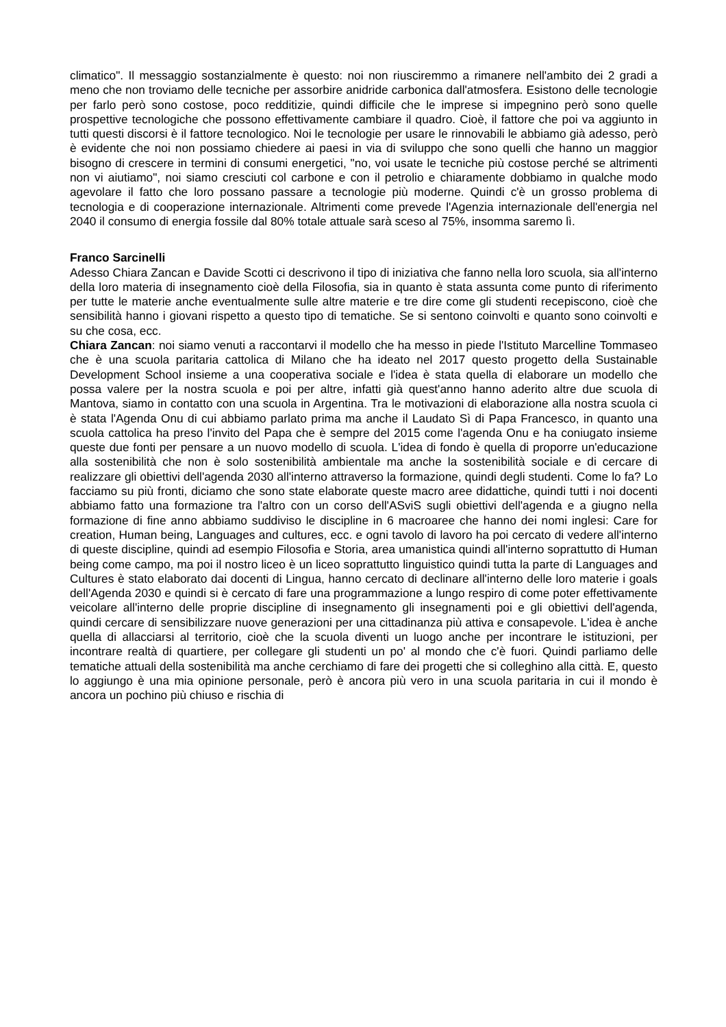climatico". Il messaggio sostanzialmente è questo: noi non riusciremmo a rimanere nell'ambito dei 2 gradi a meno che non troviamo delle tecniche per assorbire anidride carbonica dall'atmosfera. Esistono delle tecnologie per farlo però sono costose, poco redditizie, quindi difficile che le imprese si impegnino però sono quelle prospettive tecnologiche che possono effettivamente cambiare il quadro. Cioè, il fattore che poi va aggiunto in tutti questi discorsi è il fattore tecnologico. Noi le tecnologie per usare le rinnovabili le abbiamo già adesso, però è evidente che noi non possiamo chiedere ai paesi in via di sviluppo che sono quelli che hanno un maggior bisogno di crescere in termini di consumi energetici, "no, voi usate le tecniche più costose perché se altrimenti non vi aiutiamo", noi siamo cresciuti col carbone e con il petrolio e chiaramente dobbiamo in qualche modo agevolare il fatto che loro possano passare a tecnologie più moderne. Quindi c'è un grosso problema di tecnologia e di cooperazione internazionale. Altrimenti come prevede l'Agenzia internazionale dell'energia nel 2040 il consumo di energia fossile dal 80% totale attuale sarà sceso al 75%, insomma saremo lì.
Franco Sarcinelli
Adesso Chiara Zancan e Davide Scotti ci descrivono il tipo di iniziativa che fanno nella loro scuola, sia all'interno della loro materia di insegnamento cioè della Filosofia, sia in quanto è stata assunta come punto di riferimento per tutte le materie anche eventualmente sulle altre materie e tre dire come gli studenti recepiscono, cioè che sensibilità hanno i giovani rispetto a questo tipo di tematiche. Se si sentono coinvolti e quanto sono coinvolti e su che cosa, ecc.
Chiara Zancan: noi siamo venuti a raccontarvi il modello che ha messo in piede l'Istituto Marcelline Tommaseo che è una scuola paritaria cattolica di Milano che ha ideato nel 2017 questo progetto della Sustainable Development School insieme a una cooperativa sociale e l'idea è stata quella di elaborare un modello che possa valere per la nostra scuola e poi per altre, infatti già quest'anno hanno aderito altre due scuola di Mantova, siamo in contatto con una scuola in Argentina. Tra le motivazioni di elaborazione alla nostra scuola ci è stata l'Agenda Onu di cui abbiamo parlato prima ma anche il Laudato Sì di Papa Francesco, in quanto una scuola cattolica ha preso l'invito del Papa che è sempre del 2015 come l'agenda Onu e ha coniugato insieme queste due fonti per pensare a un nuovo modello di scuola. L'idea di fondo è quella di proporre un'educazione alla sostenibilità che non è solo sostenibilità ambientale ma anche la sostenibilità sociale e di cercare di realizzare gli obiettivi dell'agenda 2030 all'interno attraverso la formazione, quindi degli studenti. Come lo fa? Lo facciamo su più fronti, diciamo che sono state elaborate queste macro aree didattiche, quindi tutti i noi docenti abbiamo fatto una formazione tra l'altro con un corso dell'ASviS sugli obiettivi dell'agenda e a giugno nella formazione di fine anno abbiamo suddiviso le discipline in 6 macroaree che hanno dei nomi inglesi: Care for creation, Human being, Languages and cultures, ecc. e ogni tavolo di lavoro ha poi cercato di vedere all'interno di queste discipline, quindi ad esempio Filosofia e Storia, area umanistica quindi all'interno soprattutto di Human being come campo, ma poi il nostro liceo è un liceo soprattutto linguistico quindi tutta la parte di Languages and Cultures è stato elaborato dai docenti di Lingua, hanno cercato di declinare all'interno delle loro materie i goals dell'Agenda 2030 e quindi si è cercato di fare una programmazione a lungo respiro di come poter effettivamente veicolare all'interno delle proprie discipline di insegnamento gli insegnamenti poi e gli obiettivi dell'agenda, quindi cercare di sensibilizzare nuove generazioni per una cittadinanza più attiva e consapevole. L'idea è anche quella di allacciarsi al territorio, cioè che la scuola diventi un luogo anche per incontrare le istituzioni, per incontrare realtà di quartiere, per collegare gli studenti un po' al mondo che c'è fuori. Quindi parliamo delle tematiche attuali della sostenibilità ma anche cerchiamo di fare dei progetti che si colleghino alla città. E, questo lo aggiungo è una mia opinione personale, però è ancora più vero in una scuola paritaria in cui il mondo è ancora un pochino più chiuso e rischia di